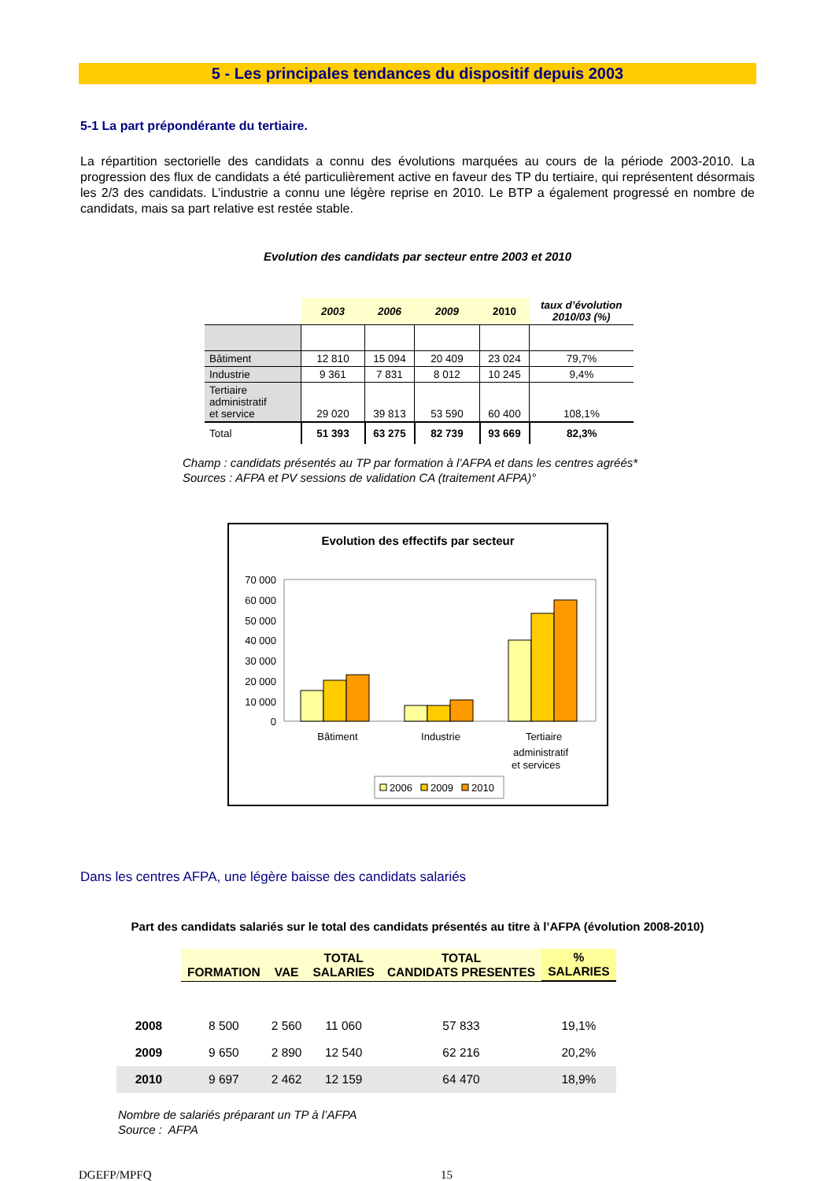5 - Les principales tendances du dispositif depuis 2003
5-1 La part prépondérante du tertiaire.
La répartition sectorielle des candidats a connu des évolutions marquées au cours de la période 2003-2010. La progression des flux de candidats a été particulièrement active en faveur des TP du tertiaire, qui représentent désormais les 2/3 des candidats. L’industrie a connu une légère reprise en 2010. Le BTP a également progressé en nombre de candidats, mais sa part relative est restée stable.
Evolution des candidats par secteur entre 2003 et 2010
| | 2003 | 2006 | 2009 | 2010 | taux d’évolution 2010/03 (%) |
| --- | --- | --- | --- | --- | --- |
| Bâtiment | 12 810 | 15 094 | 20 409 | 23 024 | 79,7% |
| Industrie | 9 361 | 7 831 | 8 012 | 10 245 | 9,4% |
| Tertiaire administratif et service | 29 020 | 39 813 | 53 590 | 60 400 | 108,1% |
| Total | 51 393 | 63 275 | 82 739 | 93 669 | 82,3% |
Champ : candidats présentés au TP par formation à l’AFPA et dans les centres agréés*
Sources : AFPA et PV sessions de validation CA (traitement AFPA)°
Evolution des effectifs par secteur
70 000
60 000
50 000
40 000
30 000
20 000
10 000
0
Bâtiment
Industrie
Tertiaire
administratif
et services
2006
2009
2010
Dans les centres AFPA, une légère baisse des candidats salariés
Part des candidats salariés sur le total des candidats présentés au titre à l’AFPA (évolution 2008-2010)
| | FORMATION | VAE | TOTAL SALARIES | TOTAL CANDIDATS PRESENTES | % SALARIES |
| 2008 | 8 500 | 2 560 | 11 060 | 57 833 | 19,1% |
| 2009 | 9 650 | 2 890 | 12 540 | 62 216 | 20,2% |
| 2010 | 9 697 | 2 462 | 12 159 | 64 470 | 18,9% |
Nombre de salariés préparant un TP à l’AFPA
Source : AFPA
DGEFP/MPFQ 15